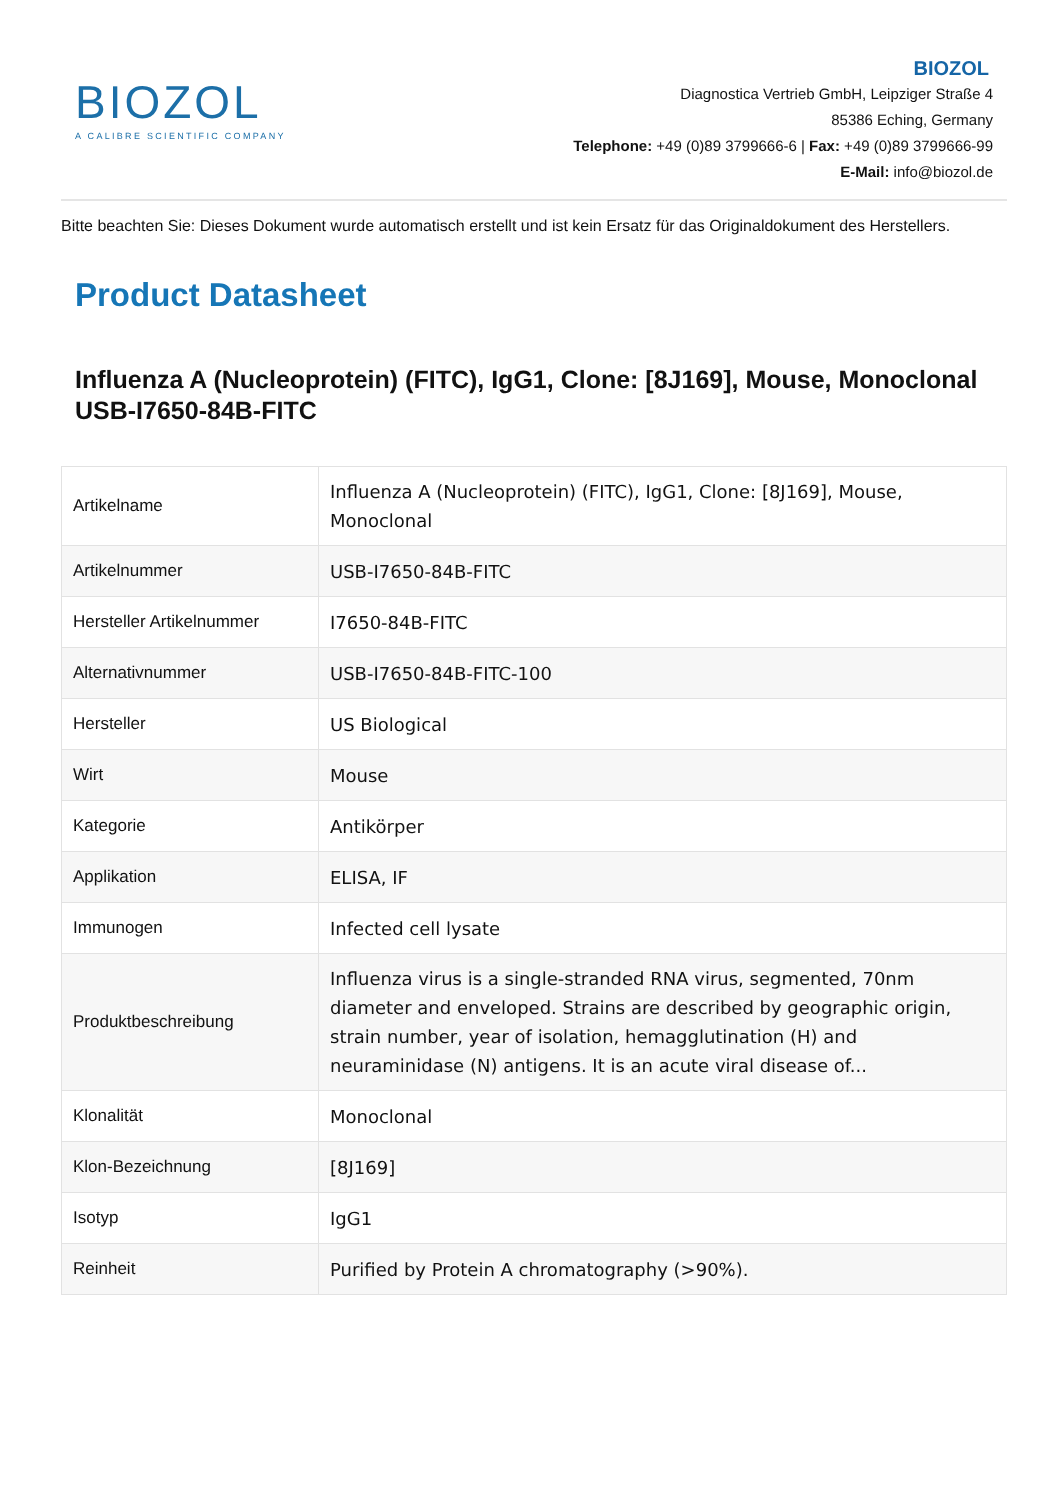BIOZOL
A CALIBRE SCIENTIFIC COMPANY
BIOZOL
Diagnostica Vertrieb GmbH, Leipziger Straße 4
85386 Eching, Germany
Telephone: +49 (0)89 3799666-6 | Fax: +49 (0)89 3799666-99
E-Mail: info@biozol.de
Bitte beachten Sie: Dieses Dokument wurde automatisch erstellt und ist kein Ersatz für das Originaldokument des Herstellers.
Product Datasheet
Influenza A (Nucleoprotein) (FITC), IgG1, Clone: [8J169], Mouse, Monoclonal
USB-I7650-84B-FITC
| Artikelname | Influenza A (Nucleoprotein) (FITC), IgG1, Clone: [8J169], Mouse, Monoclonal |
| Artikelnummer | USB-I7650-84B-FITC |
| Hersteller Artikelnummer | I7650-84B-FITC |
| Alternativnummer | USB-I7650-84B-FITC-100 |
| Hersteller | US Biological |
| Wirt | Mouse |
| Kategorie | Antikörper |
| Applikation | ELISA, IF |
| Immunogen | Infected cell lysate |
| Produktbeschreibung | Influenza virus is a single-stranded RNA virus, segmented, 70nm diameter and enveloped. Strains are described by geographic origin, strain number, year of isolation, hemagglutination (H) and neuraminidase (N) antigens. It is an acute viral disease of... |
| Klonalität | Monoclonal |
| Klon-Bezeichnung | [8J169] |
| Isotyp | IgG1 |
| Reinheit | Purified by Protein A chromatography (>90%). |